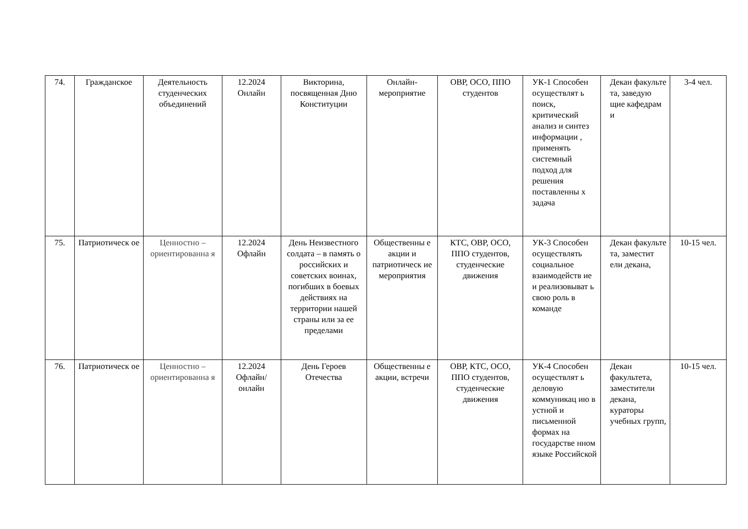| 74. | Гражданское | Деятельность студенческих объединений | 12.2024 Онлайн | Викторина, посвященная Дню Конституции | Онлайн-мероприятие | ОВР, ОСО, ППО студентов | УК-1 Способен осуществлят ь поиск, критический анализ и синтез информации , применять системный подход для решения поставленны х задача | Декан факульте та, заведую щие кафедрам и | 3-4 чел. |
| 75. | Патриотическ ое | Ценностно – ориентированна я | 12.2024 Офлайн | День Неизвестного солдата – в память о российских и советских воинах, погибших в боевых действиях на территории нашей страны или за ее пределами | Общественны е акции и патриотическ ие мероприятия | КТС, ОВР, ОСО, ППО студентов, студенческие движения | УК-3 Способен осуществлять социальное взаимодейств ие и реализовыват ь свою роль в команде | Декан факульте та, заместит ели декана, | 10-15 чел. |
| 76. | Патриотическ ое | Ценностно – ориентированна я | 12.2024 Офлайн/ онлайн | День Героев Отечества | Общественны е акции, встречи | ОВР, КТС, ОСО, ППО студентов, студенческие движения | УК-4 Способен осуществлят ь деловую коммуникац ию в устной и письменной формах на государстве нном языке Российской | Декан факультета, заместители декана, кураторы учебных групп, | 10-15 чел. |